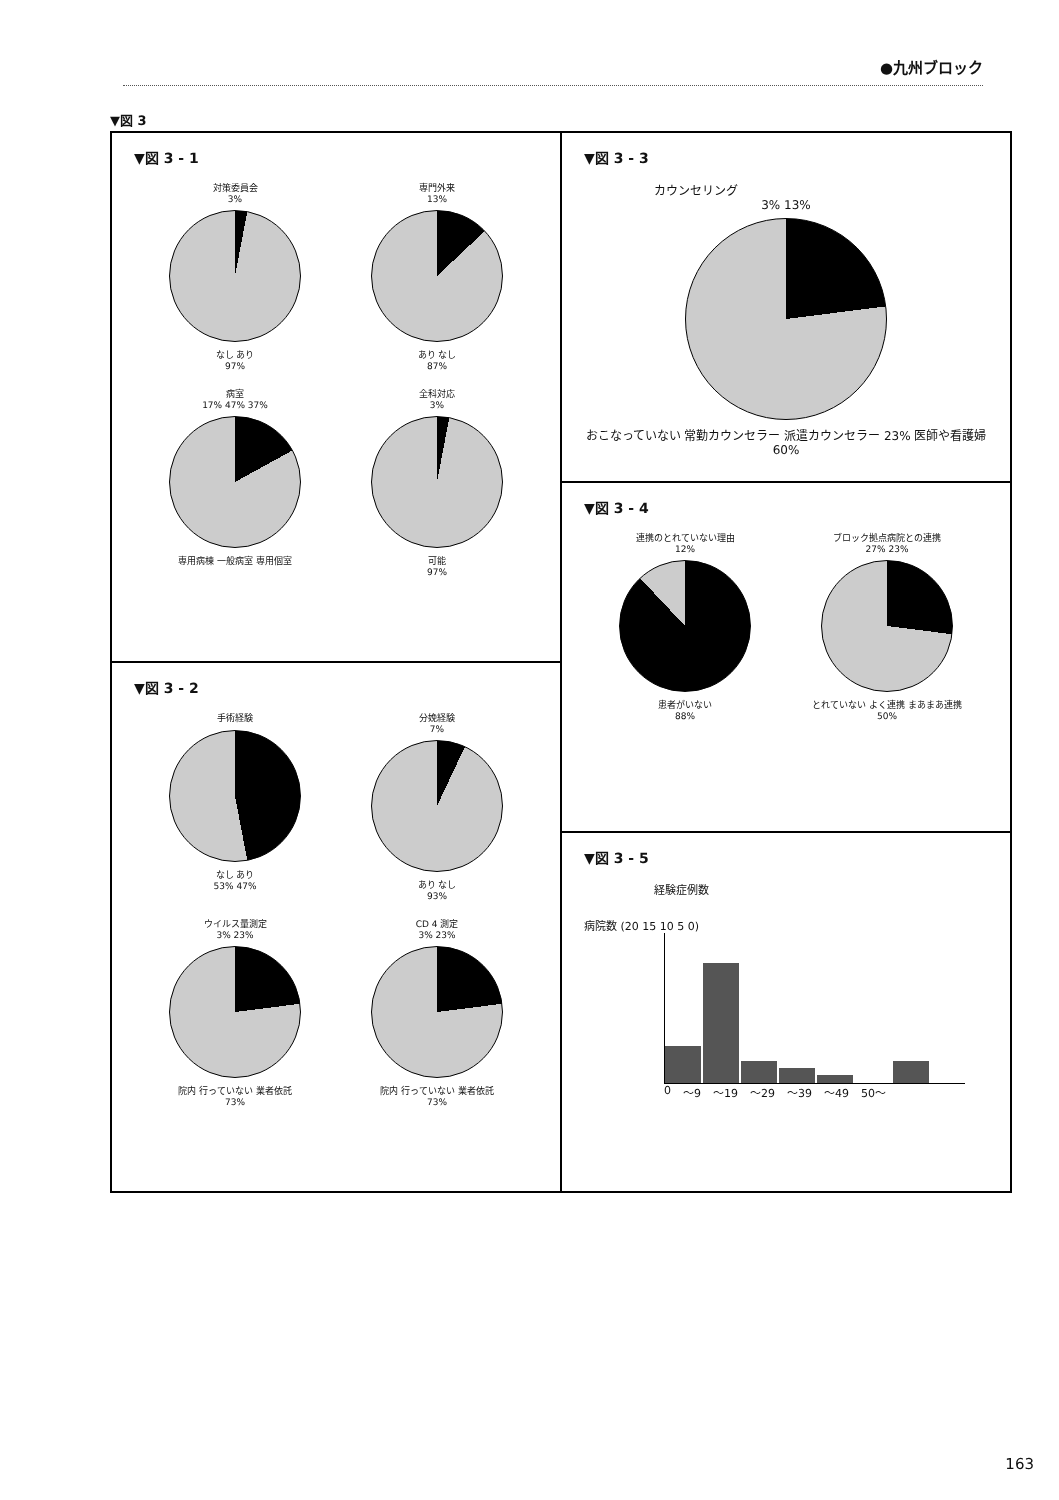●九州ブロック
▼図 3
▼図 3 - 1
対策委員会
3%
なし あり
97%
専門外来
13%
あり なし
87%
病室
17% 47% 37%
専用病棟 一般病室 専用個室
全科対応
3%
可能
97%
▼図 3 - 2
手術経験
なし あり
53% 47%
分娩経験
7%
あり なし
93%
ウイルス量測定
3% 23%
院内 行っていない 業者依託
73%
CD 4 測定
3% 23%
院内 行っていない 業者依託
73%
▼図 3 - 3
カウンセリング
3% 13%
おこなっていない 常勤カウンセラー 派遣カウンセラー 23% 医師や看護婦 60%
▼図 3 - 4
連携のとれていない理由
12%
患者がいない
88%
ブロック拠点病院との連携
27% 23%
とれていない よく連携 まあまあ連携
50%
▼図 3 - 5
経験症例数
病院数 (20 15 10 5 0)
0 〜9 〜19 〜29 〜39 〜49 50〜
163